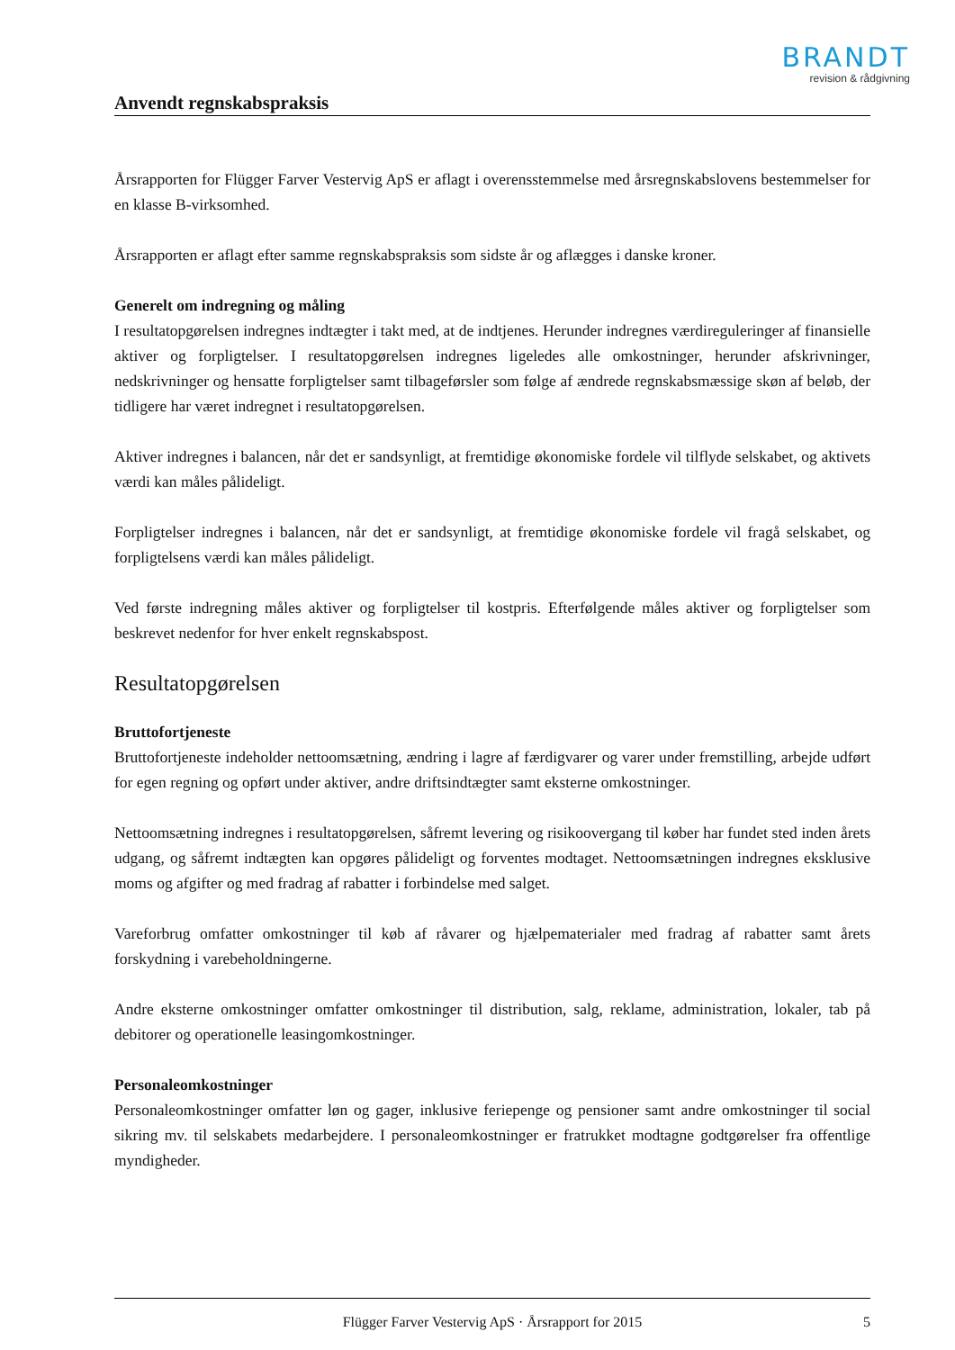BRANDT
revision & rådgivning
Anvendt regnskabspraksis
Årsrapporten for Flügger Farver Vestervig ApS er aflagt i overensstemmelse med årsregnskabslovens bestemmelser for en klasse B-virksomhed.
Årsrapporten er aflagt efter samme regnskabspraksis som sidste år og aflægges i danske kroner.
Generelt om indregning og måling
I resultatopgørelsen indregnes indtægter i takt med, at de indtjenes. Herunder indregnes værdireguleringer af finansielle aktiver og forpligtelser. I resultatopgørelsen indregnes ligeledes alle omkostninger, herunder afskrivninger, nedskrivninger og hensatte forpligtelser samt tilbageførsler som følge af ændrede regnskabsmæssige skøn af beløb, der tidligere har været indregnet i resultatopgørelsen.
Aktiver indregnes i balancen, når det er sandsynligt, at fremtidige økonomiske fordele vil tilflyde selskabet, og aktivets værdi kan måles pålideligt.
Forpligtelser indregnes i balancen, når det er sandsynligt, at fremtidige økonomiske fordele vil fragå selskabet, og forpligtelsens værdi kan måles pålideligt.
Ved første indregning måles aktiver og forpligtelser til kostpris. Efterfølgende måles aktiver og forpligtelser som beskrevet nedenfor for hver enkelt regnskabspost.
Resultatopgørelsen
Bruttofortjeneste
Bruttofortjeneste indeholder nettoomsætning, ændring i lagre af færdigvarer og varer under fremstilling, arbejde udført for egen regning og opført under aktiver, andre driftsindtægter samt eksterne omkostninger.
Nettoomsætning indregnes i resultatopgørelsen, såfremt levering og risikoovergang til køber har fundet sted inden årets udgang, og såfremt indtægten kan opgøres pålideligt og forventes modtaget. Nettoomsætningen indregnes eksklusive moms og afgifter og med fradrag af rabatter i forbindelse med salget.
Vareforbrug omfatter omkostninger til køb af råvarer og hjælpematerialer med fradrag af rabatter samt årets forskydning i varebeholdningerne.
Andre eksterne omkostninger omfatter omkostninger til distribution, salg, reklame, administration, lokaler, tab på debitorer og operationelle leasingomkostninger.
Personaleomkostninger
Personaleomkostninger omfatter løn og gager, inklusive feriepenge og pensioner samt andre omkostninger til social sikring mv. til selskabets medarbejdere. I personaleomkostninger er fratrukket modtagne godtgørelser fra offentlige myndigheder.
Flügger Farver Vestervig ApS · Årsrapport for 2015 5